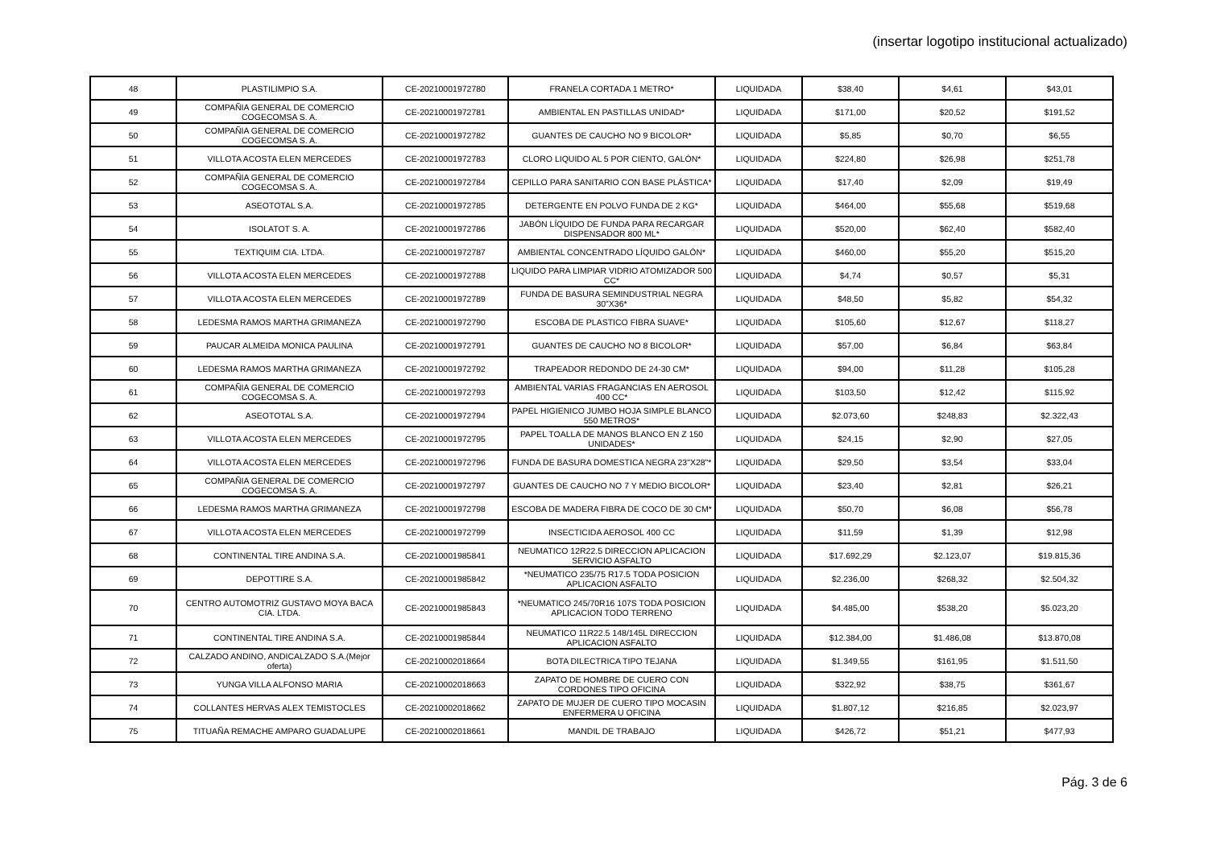(insertar logotipo institucional actualizado)
| 48 | PLASTILIMPIO S.A. | CE-20210001972780 | FRANELA CORTADA 1 METRO* | LIQUIDADA | $38,40 | $4,61 | $43,01 |
| 49 | COMPAÑIA GENERAL DE COMERCIO COGECOMSA S. A. | CE-20210001972781 | AMBIENTAL EN PASTILLAS UNIDAD* | LIQUIDADA | $171,00 | $20,52 | $191,52 |
| 50 | COMPAÑIA GENERAL DE COMERCIO COGECOMSA S. A. | CE-20210001972782 | GUANTES DE CAUCHO NO 9 BICOLOR* | LIQUIDADA | $5,85 | $0,70 | $6,55 |
| 51 | VILLOTA ACOSTA ELEN MERCEDES | CE-20210001972783 | CLORO LIQUIDO AL 5 POR CIENTO, GALÓN* | LIQUIDADA | $224,80 | $26,98 | $251,78 |
| 52 | COMPAÑIA GENERAL DE COMERCIO COGECOMSA S. A. | CE-20210001972784 | CEPILLO PARA SANITARIO CON BASE PLÁSTICA* | LIQUIDADA | $17,40 | $2,09 | $19,49 |
| 53 | ASEOTOTAL S.A. | CE-20210001972785 | DETERGENTE EN POLVO FUNDA DE 2 KG* | LIQUIDADA | $464,00 | $55,68 | $519,68 |
| 54 | ISOLATOT S. A. | CE-20210001972786 | JABÓN LÍQUIDO DE FUNDA PARA RECARGAR DISPENSADOR 800 ML* | LIQUIDADA | $520,00 | $62,40 | $582,40 |
| 55 | TEXTIQUIM CIA. LTDA. | CE-20210001972787 | AMBIENTAL CONCENTRADO LÍQUIDO GALÓN* | LIQUIDADA | $460,00 | $55,20 | $515,20 |
| 56 | VILLOTA ACOSTA ELEN MERCEDES | CE-20210001972788 | LIQUIDO PARA LIMPIAR VIDRIO ATOMIZADOR 500 CC* | LIQUIDADA | $4,74 | $0,57 | $5,31 |
| 57 | VILLOTA ACOSTA ELEN MERCEDES | CE-20210001972789 | FUNDA DE BASURA SEMINDUSTRIAL NEGRA 30"X36* | LIQUIDADA | $48,50 | $5,82 | $54,32 |
| 58 | LEDESMA RAMOS MARTHA GRIMANEZA | CE-20210001972790 | ESCOBA DE PLASTICO FIBRA SUAVE* | LIQUIDADA | $105,60 | $12,67 | $118,27 |
| 59 | PAUCAR ALMEIDA MONICA PAULINA | CE-20210001972791 | GUANTES DE CAUCHO NO 8 BICOLOR* | LIQUIDADA | $57,00 | $6,84 | $63,84 |
| 60 | LEDESMA RAMOS MARTHA GRIMANEZA | CE-20210001972792 | TRAPEADOR REDONDO DE 24-30 CM* | LIQUIDADA | $94,00 | $11,28 | $105,28 |
| 61 | COMPAÑIA GENERAL DE COMERCIO COGECOMSA S. A. | CE-20210001972793 | AMBIENTAL VARIAS FRAGANCIAS EN AEROSOL 400 CC* | LIQUIDADA | $103,50 | $12,42 | $115,92 |
| 62 | ASEOTOTAL S.A. | CE-20210001972794 | PAPEL HIGIENICO JUMBO HOJA SIMPLE BLANCO 550 METROS* | LIQUIDADA | $2.073,60 | $248,83 | $2.322,43 |
| 63 | VILLOTA ACOSTA ELEN MERCEDES | CE-20210001972795 | PAPEL TOALLA DE MANOS BLANCO EN Z 150 UNIDADES* | LIQUIDADA | $24,15 | $2,90 | $27,05 |
| 64 | VILLOTA ACOSTA ELEN MERCEDES | CE-20210001972796 | FUNDA DE BASURA DOMESTICA NEGRA 23"X28"* | LIQUIDADA | $29,50 | $3,54 | $33,04 |
| 65 | COMPAÑIA GENERAL DE COMERCIO COGECOMSA S. A. | CE-20210001972797 | GUANTES DE CAUCHO NO 7 Y MEDIO BICOLOR* | LIQUIDADA | $23,40 | $2,81 | $26,21 |
| 66 | LEDESMA RAMOS MARTHA GRIMANEZA | CE-20210001972798 | ESCOBA DE MADERA FIBRA DE COCO DE 30 CM* | LIQUIDADA | $50,70 | $6,08 | $56,78 |
| 67 | VILLOTA ACOSTA ELEN MERCEDES | CE-20210001972799 | INSECTICIDA AEROSOL 400 CC | LIQUIDADA | $11,59 | $1,39 | $12,98 |
| 68 | CONTINENTAL TIRE ANDINA S.A. | CE-20210001985841 | NEUMATICO 12R22.5 DIRECCION APLICACION SERVICIO ASFALTO | LIQUIDADA | $17.692,29 | $2.123,07 | $19.815,36 |
| 69 | DEPOTTIRE S.A. | CE-20210001985842 | *NEUMATICO 235/75 R17.5 TODA POSICION APLICACION ASFALTO | LIQUIDADA | $2.236,00 | $268,32 | $2.504,32 |
| 70 | CENTRO AUTOMOTRIZ GUSTAVO MOYA BACA CIA. LTDA. | CE-20210001985843 | *NEUMATICO 245/70R16 107S TODA POSICION APLICACION TODO TERRENO | LIQUIDADA | $4.485,00 | $538,20 | $5.023,20 |
| 71 | CONTINENTAL TIRE ANDINA S.A. | CE-20210001985844 | NEUMATICO 11R22.5 148/145L DIRECCION APLICACION ASFALTO | LIQUIDADA | $12.384,00 | $1.486,08 | $13.870,08 |
| 72 | CALZADO ANDINO, ANDICALZADO S.A.(Mejor oferta) | CE-20210002018664 | BOTA DILECTRICA TIPO TEJANA | LIQUIDADA | $1.349,55 | $161,95 | $1.511,50 |
| 73 | YUNGA VILLA ALFONSO MARIA | CE-20210002018663 | ZAPATO DE HOMBRE DE CUERO CON CORDONES TIPO OFICINA | LIQUIDADA | $322,92 | $38,75 | $361,67 |
| 74 | COLLANTES HERVAS ALEX TEMISTOCLES | CE-20210002018662 | ZAPATO DE MUJER DE CUERO TIPO MOCASIN ENFERMERA U OFICINA | LIQUIDADA | $1.807,12 | $216,85 | $2.023,97 |
| 75 | TITUAÑA REMACHE AMPARO GUADALUPE | CE-20210002018661 | MANDIL DE TRABAJO | LIQUIDADA | $426,72 | $51,21 | $477,93 |
Pág. 3 de 6